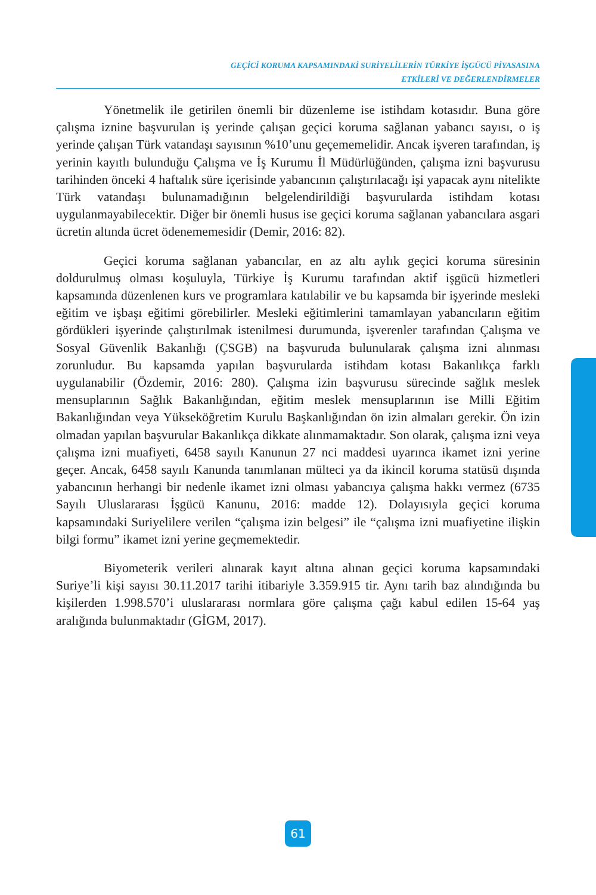GEÇİCİ KORUMA KAPSAMINDAKİ SURİYELİLERİN TÜRKİYE İŞGÜCÜ PİYASASINA
ETKİLERİ VE DEĞERLENDİRMELER
Yönetmelik ile getirilen önemli bir düzenleme ise istihdam kotasıdır. Buna göre çalışma iznine başvurulan iş yerinde çalışan geçici koruma sağlanan yabancı sayısı, o iş yerinde çalışan Türk vatandaşı sayısının %10’unu geçememelidir. Ancak işveren tarafından, iş yerinin kayıtlı bulunduğu Çalışma ve İş Kurumu İl Müdürlüğünden, çalışma izni başvurusu tarihinden önceki 4 haftalık süre içerisinde yabancının çalıştırılacağı işi yapacak aynı nitelikte Türk vatandaşı bulunamadığının belgelendirildiği başvurularda istihdam kotası uygulanmayabilecektir. Diğer bir önemli husus ise geçici koruma sağlanan yabancılara asgari ücretin altında ücret ödenememesidir (Demir, 2016: 82).
Geçici koruma sağlanan yabancılar, en az altı aylık geçici koruma süresinin doldurulmuş olması koşuluyla, Türkiye İş Kurumu tarafından aktif işgücü hizmetleri kapsamında düzenlenen kurs ve programlara katılabilir ve bu kapsamda bir işyerinde mesleki eğitim ve işbaşı eğitimi görebilirler. Mesleki eğitimlerini tamamlayan yabancıların eğitim gördükleri işyerinde çalıştırılmak istenilmesi durumunda, işverenler tarafından Çalışma ve Sosyal Güvenlik Bakanlığı (ÇSGB) na başvuruda bulunularak çalışma izni alınması zorunludur. Bu kapsamda yapılan başvurularda istihdam kotası Bakanlıkça farklı uygulanabilir (Özdemir, 2016: 280). Çalışma izin başvurusu sürecinde sağlık meslek mensuplarının Sağlık Bakanlığından, eğitim meslek mensuplarının ise Milli Eğitim Bakanlığından veya Yükseköğretim Kurulu Başkanlığından ön izin almaları gerekir. Ön izin olmadan yapılan başvurular Bakanlıkça dikkate alınmamaktadır. Son olarak, çalışma izni veya çalışma izni muafiyeti, 6458 sayılı Kanunun 27 nci maddesi uyarınca ikamet izni yerine geçer. Ancak, 6458 sayılı Kanunda tanımlanan mülteci ya da ikincil koruma statüsü dışında yabancının herhangi bir nedenle ikamet izni olması yabancıya çalışma hakkı vermez (6735 Sayılı Uluslararası İşgücü Kanunu, 2016: madde 12). Dolayısıyla geçici koruma kapsamındaki Suriyelilere verilen “çalışma izin belgesi” ile “çalışma izni muafiyetine ilişkin bilgi formu” ikamet izni yerine geçmemektedir.
Biyometerik verileri alınarak kayıt altına alınan geçici koruma kapsamındaki Suriye’li kişi sayısı 30.11.2017 tarihi itibariyle 3.359.915 tir. Aynı tarih baz alındığında bu kişilerden 1.998.570’i uluslararası normlara göre çalışma çağı kabul edilen 15-64 yaş aralığında bulunmaktadır (GİGM, 2017).
61